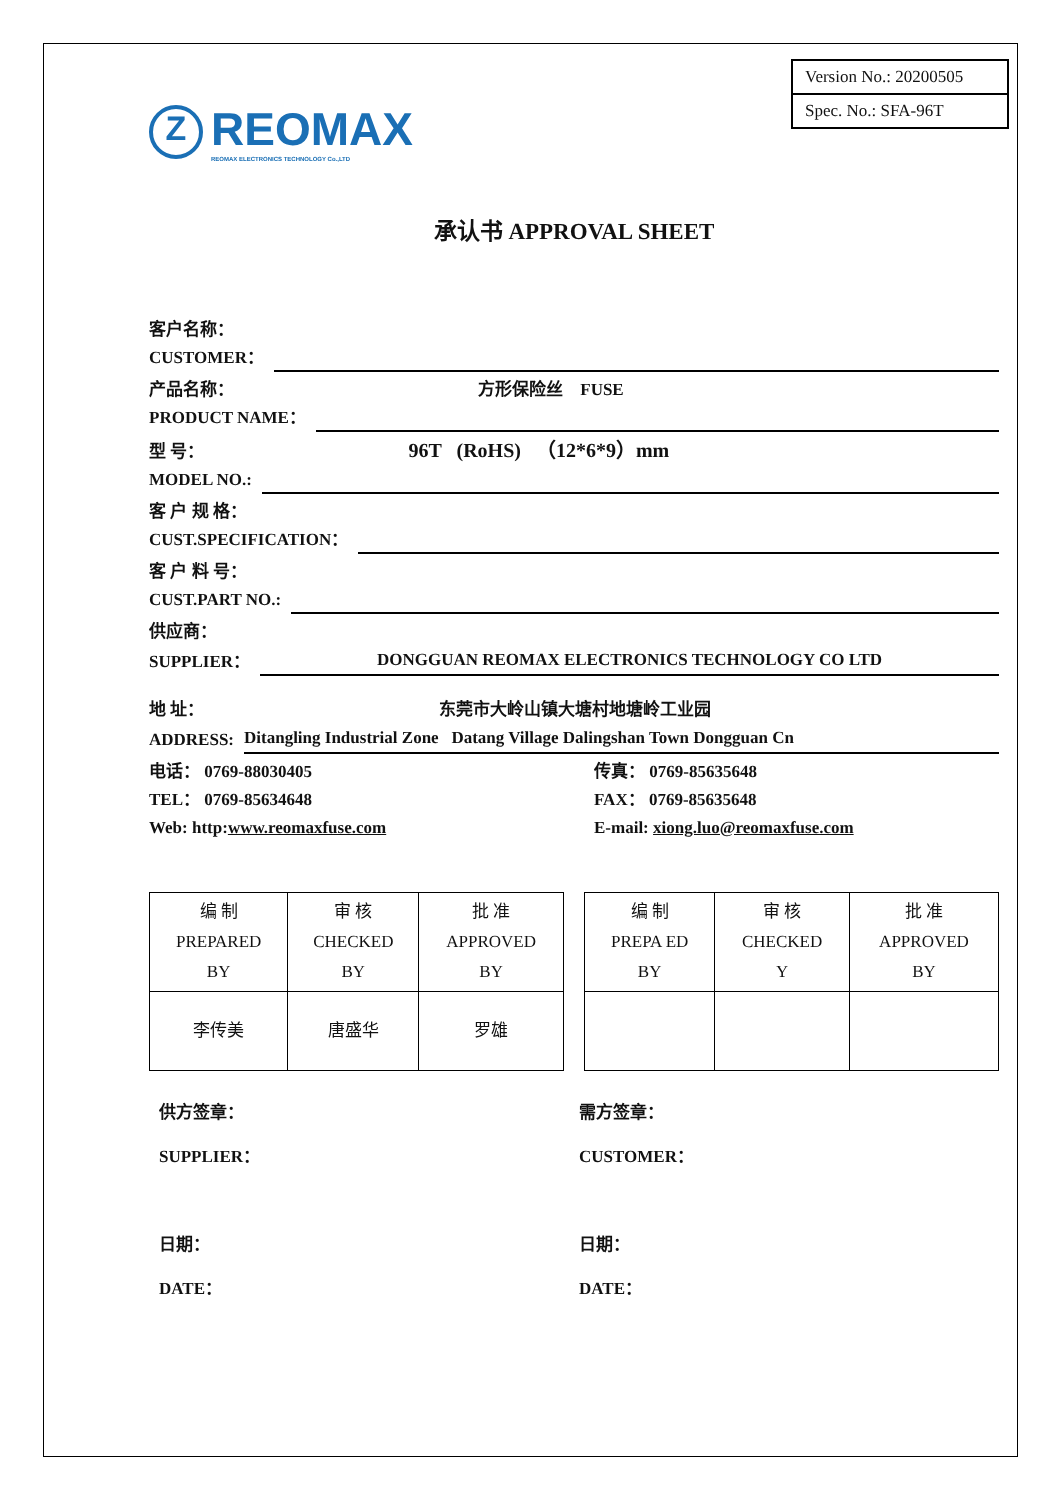Z REOMAX
REOMAX ELECTRONICS TECHNOLOGY Co.,LTD
Version No.: 20200505
Spec. No.: SFA-96T
承认书 APPROVAL SHEET
客户名称：
CUSTOMER：
产品名称： 方形保险丝 FUSE
PRODUCT NAME：
型 号： 96T (RoHS) （12*6*9）mm
MODEL NO.:
客 户 规 格：
CUST.SPECIFICATION：
客 户 料 号：
CUST.PART NO.:
供应商：
SUPPLIER： DONGGUAN REOMAX ELECTRONICS TECHNOLOGY CO LTD
地 址： 东莞市大岭山镇大塘村地塘岭工业园
ADDRESS: Ditangling Industrial Zone Datang Village Dalingshan Town Dongguan Cn
电话： 0769-88030405
TEL： 0769-85634648
Web: http:www.reomaxfuse.com
传真： 0769-85635648
FAX： 0769-85635648
E-mail: xiong.luo@reomaxfuse.com
| 编 制 PREPARED BY | 审 核 CHECKED BY | 批 准 APPROVED BY |
| 李传美 | 唐盛华 | 罗雄 |
| 编 制 PREPA ED BY | 审 核 CHECKED Y | 批 准 APPROVED BY |
供方签章：
SUPPLIER：
日期：
DATE：
需方签章：
CUSTOMER：
日期：
DATE：